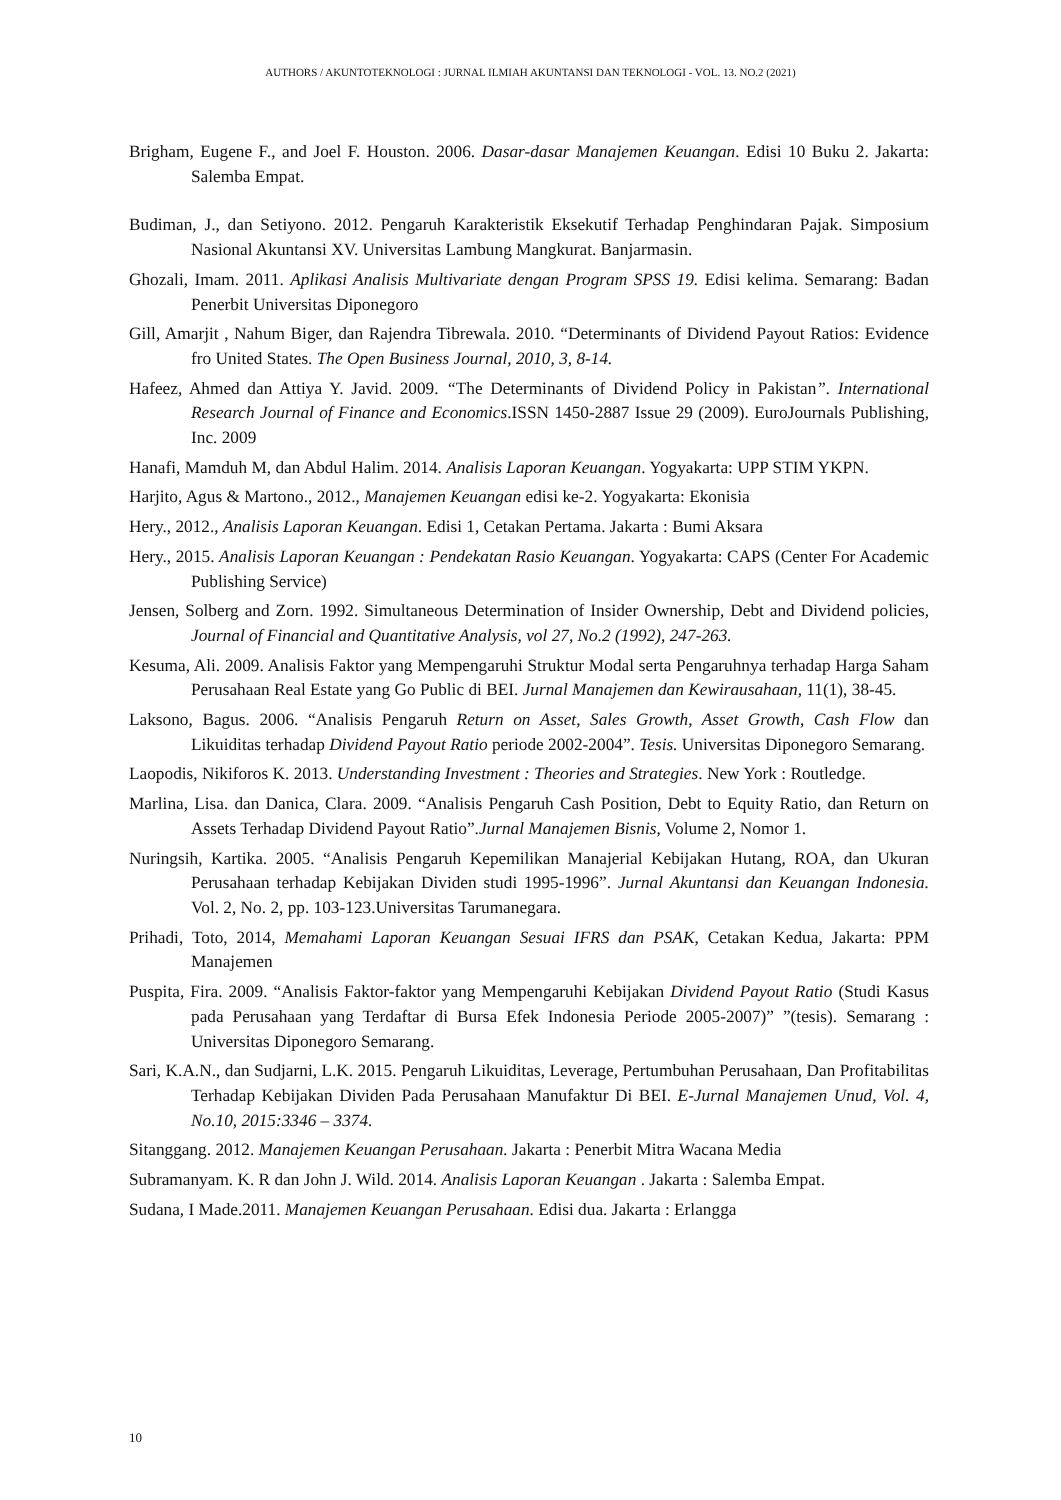AUTHORS / AKUNTOTEKNOLOGI : JURNAL ILMIAH AKUNTANSI DAN TEKNOLOGI - VOL. 13. NO.2 (2021)
Brigham, Eugene F., and Joel F. Houston. 2006. Dasar-dasar Manajemen Keuangan. Edisi 10 Buku 2. Jakarta: Salemba Empat.
Budiman, J., dan Setiyono. 2012. Pengaruh Karakteristik Eksekutif Terhadap Penghindaran Pajak. Simposium Nasional Akuntansi XV. Universitas Lambung Mangkurat. Banjarmasin.
Ghozali, Imam. 2011. Aplikasi Analisis Multivariate dengan Program SPSS 19. Edisi kelima. Semarang: Badan Penerbit Universitas Diponegoro
Gill, Amarjit , Nahum Biger, dan Rajendra Tibrewala. 2010. “Determinants of Dividend Payout Ratios: Evidence fro United States. The Open Business Journal, 2010, 3, 8-14.
Hafeez, Ahmed dan Attiya Y. Javid. 2009. “The Determinants of Dividend Policy in Pakistan”. International Research Journal of Finance and Economics.ISSN 1450-2887 Issue 29 (2009). EuroJournals Publishing, Inc. 2009
Hanafi, Mamduh M, dan Abdul Halim. 2014. Analisis Laporan Keuangan. Yogyakarta: UPP STIM YKPN.
Harjito, Agus & Martono., 2012., Manajemen Keuangan edisi ke-2. Yogyakarta: Ekonisia
Hery., 2012., Analisis Laporan Keuangan. Edisi 1, Cetakan Pertama. Jakarta : Bumi Aksara
Hery., 2015. Analisis Laporan Keuangan : Pendekatan Rasio Keuangan. Yogyakarta: CAPS (Center For Academic Publishing Service)
Jensen, Solberg and Zorn. 1992. Simultaneous Determination of Insider Ownership, Debt and Dividend policies, Journal of Financial and Quantitative Analysis, vol 27, No.2 (1992), 247-263.
Kesuma, Ali. 2009. Analisis Faktor yang Mempengaruhi Struktur Modal serta Pengaruhnya terhadap Harga Saham Perusahaan Real Estate yang Go Public di BEI. Jurnal Manajemen dan Kewirausahaan, 11(1), 38-45.
Laksono, Bagus. 2006. “Analisis Pengaruh Return on Asset, Sales Growth, Asset Growth, Cash Flow dan Likuiditas terhadap Dividend Payout Ratio periode 2002-2004”. Tesis. Universitas Diponegoro Semarang.
Laopodis, Nikiforos K. 2013. Understanding Investment : Theories and Strategies. New York : Routledge.
Marlina, Lisa. dan Danica, Clara. 2009. “Analisis Pengaruh Cash Position, Debt to Equity Ratio, dan Return on Assets Terhadap Dividend Payout Ratio”.Jurnal Manajemen Bisnis, Volume 2, Nomor 1.
Nuringsih, Kartika. 2005. “Analisis Pengaruh Kepemilikan Manajerial Kebijakan Hutang, ROA, dan Ukuran Perusahaan terhadap Kebijakan Dividen studi 1995-1996”. Jurnal Akuntansi dan Keuangan Indonesia. Vol. 2, No. 2, pp. 103-123.Universitas Tarumanegara.
Prihadi, Toto, 2014, Memahami Laporan Keuangan Sesuai IFRS dan PSAK, Cetakan Kedua, Jakarta: PPM Manajemen
Puspita, Fira. 2009. “Analisis Faktor-faktor yang Mempengaruhi Kebijakan Dividend Payout Ratio (Studi Kasus pada Perusahaan yang Terdaftar di Bursa Efek Indonesia Periode 2005-2007)” ”(tesis). Semarang : Universitas Diponegoro Semarang.
Sari, K.A.N., dan Sudjarni, L.K. 2015. Pengaruh Likuiditas, Leverage, Pertumbuhan Perusahaan, Dan Profitabilitas Terhadap Kebijakan Dividen Pada Perusahaan Manufaktur Di BEI. E-Jurnal Manajemen Unud, Vol. 4, No.10, 2015:3346 – 3374.
Sitanggang. 2012. Manajemen Keuangan Perusahaan. Jakarta : Penerbit Mitra Wacana Media
Subramanyam. K. R dan John J. Wild. 2014. Analisis Laporan Keuangan . Jakarta : Salemba Empat.
Sudana, I Made.2011. Manajemen Keuangan Perusahaan. Edisi dua. Jakarta : Erlangga
10